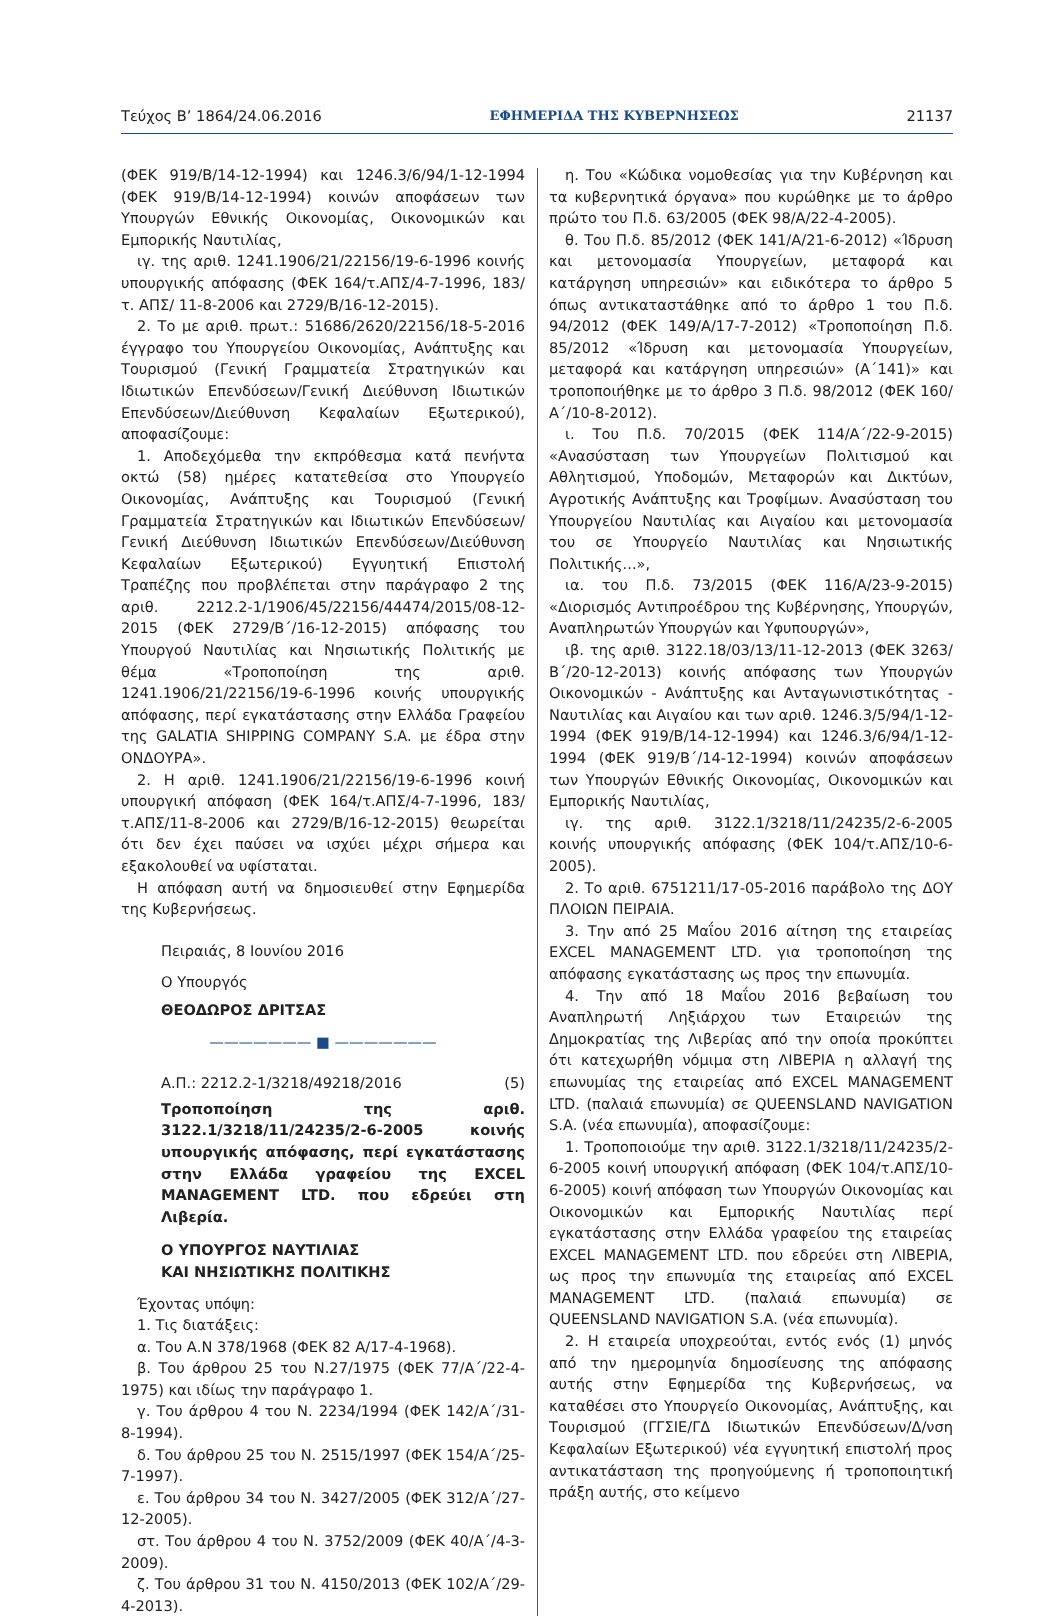Τεύχος Β’ 1864/24.06.2016 ΕΦΗΜΕΡΙΔΑ ΤΗΣ ΚΥΒΕΡΝΗΣΕΩΣ 21137
(ΦΕΚ 919/Β/14-12-1994) και 1246.3/6/94/1-12-1994 (ΦΕΚ 919/Β/14-12-1994) κοινών αποφάσεων των Υπουργών Εθνικής Οικονομίας, Οικονομικών και Εμπορικής Ναυτιλίας,
ιγ. της αριθ. 1241.1906/21/22156/19-6-1996 κοινής υπουργικής απόφασης (ΦΕΚ 164/τ.ΑΠΣ/4-7-1996, 183/τ. ΑΠΣ/ 11-8-2006 και 2729/Β/16-12-2015).
2. Το με αριθ. πρωτ.: 51686/2620/22156/18-5-2016 έγγραφο του Υπουργείου Οικονομίας, Ανάπτυξης και Τουρισμού (Γενική Γραμματεία Στρατηγικών και Ιδιωτικών Επενδύσεων/Γενική Διεύθυνση Ιδιωτικών Επενδύσεων/Διεύθυνση Κεφαλαίων Εξωτερικού), αποφασίζουμε:
1. Αποδεχόμεθα την εκπρόθεσμα κατά πενήντα οκτώ (58) ημέρες κατατεθείσα στο Υπουργείο Οικονομίας, Ανάπτυξης και Τουρισμού (Γενική Γραμματεία Στρατηγικών και Ιδιωτικών Επενδύσεων/Γενική Διεύθυνση Ιδιωτικών Επενδύσεων/Διεύθυνση Κεφαλαίων Εξωτερικού) Εγγυητική Επιστολή Τραπέζης που προβλέπεται στην παράγραφο 2 της αριθ. 2212.2-1/1906/45/22156/44474/2015/08-12-2015 (ΦΕΚ 2729/Β΄/16-12-2015) απόφασης του Υπουργού Ναυτιλίας και Νησιωτικής Πολιτικής με θέμα «Τροποποίηση της αριθ. 1241.1906/21/22156/19-6-1996 κοινής υπουργικής απόφασης, περί εγκατάστασης στην Ελλάδα Γραφείου της GALATIA SHIPPING COMPANY S.A. με έδρα στην ΟΝΔΟΥΡΑ».
2. Η αριθ. 1241.1906/21/22156/19-6-1996 κοινή υπουργική απόφαση (ΦΕΚ 164/τ.ΑΠΣ/4-7-1996, 183/τ.ΑΠΣ/11-8-2006 και 2729/Β/16-12-2015) θεωρείται ότι δεν έχει παύσει να ισχύει μέχρι σήμερα και εξακολουθεί να υφίσταται.
Η απόφαση αυτή να δημοσιευθεί στην Εφημερίδα της Κυβερνήσεως.
Πειραιάς, 8 Ιουνίου 2016
Ο Υπουργός
ΘΕΟΔΩΡΟΣ ΔΡΙΤΣΑΣ
——————— ■ ———————
Α.Π.: 2212.2-1/3218/49218/2016 (5)
Τροποποίηση της αριθ. 3122.1/3218/11/24235/2-6-2005 κοινής υπουργικής απόφασης, περί εγκατάστασης στην Ελλάδα γραφείου της EXCEL MANAGEMENT LTD. που εδρεύει στη Λιβερία.
Ο ΥΠΟΥΡΓΟΣ ΝΑΥΤΙΛΙΑΣ
ΚΑΙ ΝΗΣΙΩΤΙΚΗΣ ΠΟΛΙΤΙΚΗΣ
Έχοντας υπόψη:
1. Τις διατάξεις:
α. Του Α.Ν 378/1968 (ΦΕΚ 82 Α/17-4-1968).
β. Του άρθρου 25 του Ν.27/1975 (ΦΕΚ 77/Α΄/22-4-1975) και ιδίως την παράγραφο 1.
γ. Του άρθρου 4 του Ν. 2234/1994 (ΦΕΚ 142/Α΄/31-8-1994).
δ. Του άρθρου 25 του Ν. 2515/1997 (ΦΕΚ 154/Α΄/25-7-1997).
ε. Του άρθρου 34 του Ν. 3427/2005 (ΦΕΚ 312/Α΄/27-12-2005).
στ. Του άρθρου 4 του Ν. 3752/2009 (ΦΕΚ 40/Α΄/4-3-2009).
ζ. Του άρθρου 31 του Ν. 4150/2013 (ΦΕΚ 102/Α΄/29-4-2013).
η. Του «Κώδικα νομοθεσίας για την Κυβέρνηση και τα κυβερνητικά όργανα» που κυρώθηκε με το άρθρο πρώτο του Π.δ. 63/2005 (ΦΕΚ 98/Α/22-4-2005).
θ. Του Π.δ. 85/2012 (ΦΕΚ 141/Α/21-6-2012) «Ίδρυση και μετονομασία Υπουργείων, μεταφορά και κατάργηση υπηρεσιών» και ειδικότερα το άρθρο 5 όπως αντικαταστάθηκε από το άρθρο 1 του Π.δ. 94/2012 (ΦΕΚ 149/Α/17-7-2012) «Τροποποίηση Π.δ. 85/2012 «Ίδρυση και μετονομασία Υπουργείων, μεταφορά και κατάργηση υπηρεσιών» (Α΄141)» και τροποποιήθηκε με το άρθρο 3 Π.δ. 98/2012 (ΦΕΚ 160/Α΄/10-8-2012).
ι. Του Π.δ. 70/2015 (ΦΕΚ 114/Α΄/22-9-2015) «Ανασύσταση των Υπουργείων Πολιτισμού και Αθλητισμού, Υποδομών, Μεταφορών και Δικτύων, Αγροτικής Ανάπτυξης και Τροφίμων. Ανασύσταση του Υπουργείου Ναυτιλίας και Αιγαίου και μετονομασία του σε Υπουργείο Ναυτιλίας και Νησιωτικής Πολιτικής...»,
ια. του Π.δ. 73/2015 (ΦΕΚ 116/Α/23-9-2015) «Διορισμός Αντιπροέδρου της Κυβέρνησης, Υπουργών, Αναπληρωτών Υπουργών και Υφυπουργών»,
ιβ. της αριθ. 3122.18/03/13/11-12-2013 (ΦΕΚ 3263/Β΄/20-12-2013) κοινής απόφασης των Υπουργών Οικονομικών - Ανάπτυξης και Ανταγωνιστικότητας - Ναυτιλίας και Αιγαίου και των αριθ. 1246.3/5/94/1-12-1994 (ΦΕΚ 919/Β/14-12-1994) και 1246.3/6/94/1-12-1994 (ΦΕΚ 919/Β΄/14-12-1994) κοινών αποφάσεων των Υπουργών Εθνικής Οικονομίας, Οικονομικών και Εμπορικής Ναυτιλίας,
ιγ. της αριθ. 3122.1/3218/11/24235/2-6-2005 κοινής υπουργικής απόφασης (ΦΕΚ 104/τ.ΑΠΣ/10-6-2005).
2. Το αριθ. 6751211/17-05-2016 παράβολο της ΔΟΥ ΠΛΟΙΩΝ ΠΕΙΡΑΙΑ.
3. Την από 25 Μαΐου 2016 αίτηση της εταιρείας EXCEL MANAGEMENT LTD. για τροποποίηση της απόφασης εγκατάστασης ως προς την επωνυμία.
4. Την από 18 Μαΐου 2016 βεβαίωση του Αναπληρωτή Ληξιάρχου των Εταιρειών της Δημοκρατίας της Λιβερίας από την οποία προκύπτει ότι κατεχωρήθη νόμιμα στη ΛΙΒΕΡΙΑ η αλλαγή της επωνυμίας της εταιρείας από EXCEL MANAGEMENT LTD. (παλαιά επωνυμία) σε QUEENSLAND NAVIGATION S.A. (νέα επωνυμία), αποφασίζουμε:
1. Τροποποιούμε την αριθ. 3122.1/3218/11/24235/2-6-2005 κοινή υπουργική απόφαση (ΦΕΚ 104/τ.ΑΠΣ/10-6-2005) κοινή απόφαση των Υπουργών Οικονομίας και Οικονομικών και Εμπορικής Ναυτιλίας περί εγκατάστασης στην Ελλάδα γραφείου της εταιρείας EXCEL MANAGEMENT LTD. που εδρεύει στη ΛΙΒΕΡΙΑ, ως προς την επωνυμία της εταιρείας από EXCEL MANAGEMENT LTD. (παλαιά επωνυμία) σε QUEENSLAND NAVIGATION S.A. (νέα επωνυμία).
2. Η εταιρεία υποχρεούται, εντός ενός (1) μηνός από την ημερομηνία δημοσίευσης της απόφασης αυτής στην Εφημερίδα της Κυβερνήσεως, να καταθέσει στο Υπουργείο Οικονομίας, Ανάπτυξης, και Τουρισμού (ΓΓΣΙΕ/ΓΔ Ιδιωτικών Επενδύσεων/Δ/νση Κεφαλαίων Εξωτερικού) νέα εγγυητική επιστολή προς αντικατάσταση της προηγούμενης ή τροποποιητική πράξη αυτής, στο κείμενο